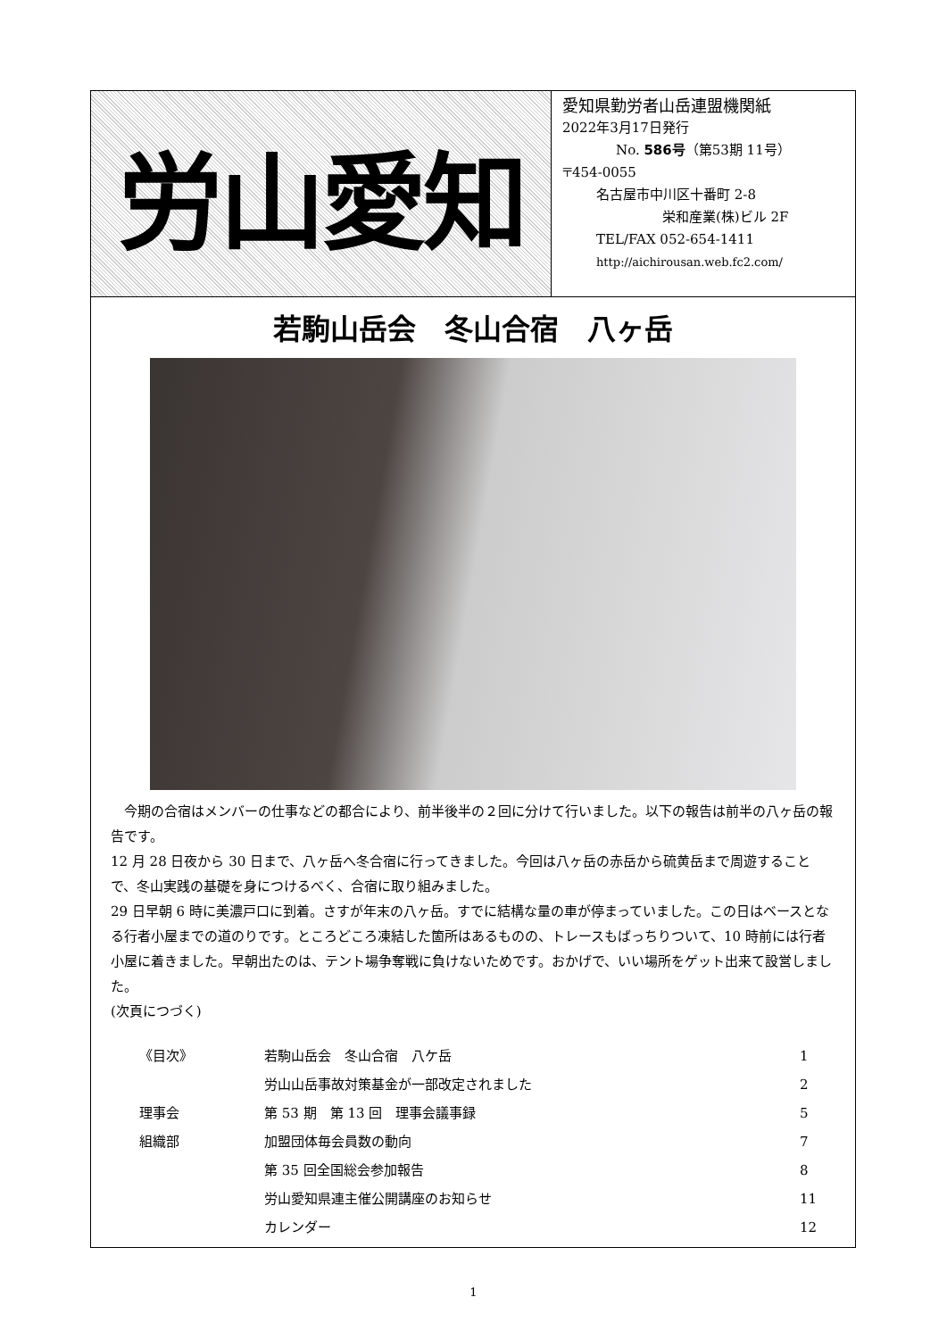労山愛知
愛知県勤労者山岳連盟機関紙
2022年3月17日発行
No. 586号（第53期 11号）
〒454-0055
名古屋市中川区十番町 2-8
栄和産業(株)ビル 2F
TEL/FAX 052-654-1411
http://aichirousan.web.fc2.com/
若駒山岳会　冬山合宿　八ヶ岳
　今期の合宿はメンバーの仕事などの都合により、前半後半の２回に分けて行いました。以下の報告は前半の八ヶ岳の報告です。
12 月 28 日夜から 30 日まで、八ヶ岳へ冬合宿に行ってきました。今回は八ヶ岳の赤岳から硫黄岳まで周遊することで、冬山実践の基礎を身につけるべく、合宿に取り組みました。
29 日早朝 6 時に美濃戸口に到着。さすが年末の八ヶ岳。すでに結構な量の車が停まっていました。この日はベースとなる行者小屋までの道のりです。ところどころ凍結した箇所はあるものの、トレースもばっちりついて、10 時前には行者小屋に着きました。早朝出たのは、テント場争奪戦に負けないためです。おかげで、いい場所をゲット出来て設営しました。
(次頁につづく)
| 《目次》 | 若駒山岳会 冬山合宿 八ケ岳 | 1 |
| | 労山山岳事故対策基金が一部改定されました | 2 |
| 理事会 | 第 53 期 第 13 回 理事会議事録 | 5 |
| 組織部 | 加盟団体毎会員数の動向 | 7 |
| | 第 35 回全国総会参加報告 | 8 |
| | 労山愛知県連主催公開講座のお知らせ | 11 |
| | カレンダー | 12 |
1